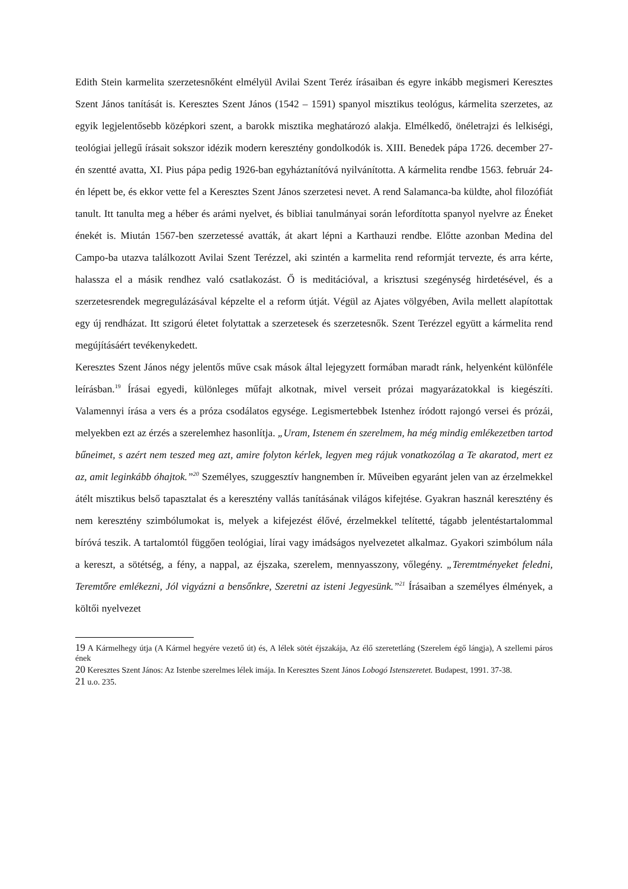Edith Stein karmelita szerzetesnőként elmélyül Avilai Szent Teréz írásaiban és egyre inkább megismeri Keresztes Szent János tanítását is. Keresztes Szent János (1542 – 1591) spanyol misztikus teológus, kármelita szerzetes, az egyik legjelentősebb középkori szent, a barokk misztika meghatározó alakja. Elmélkedő, önéletrajzi és lelkiségi, teológiai jellegű írásait sokszor idézik modern keresztény gondolkodók is. XIII. Benedek pápa 1726. december 27-én szentté avatta, XI. Pius pápa pedig 1926-ban egyháztanítóvá nyilvánította. A kármelita rendbe 1563. február 24-én lépett be, és ekkor vette fel a Keresztes Szent János szerzetesi nevet. A rend Salamanca-ba küldte, ahol filozófiát tanult. Itt tanulta meg a héber és arámi nyelvet, és bibliai tanulmányai során lefordította spanyol nyelvre az Éneket énekét is. Miután 1567-ben szerzetessé avatták, át akart lépni a Karthauzi rendbe. Előtte azonban Medina del Campo-ba utazva találkozott Avilai Szent Terézzel, aki szintén a karmelita rend reformját tervezte, és arra kérte, halassza el a másik rendhez való csatlakozást. Ő is meditációval, a krisztusi szegénység hirdetésével, és a szerzetesrendek megregulázásával képzelte el a reform útját. Végül az Ajates völgyében, Avila mellett alapítottak egy új rendházat. Itt szigorú életet folytattak a szerzetesek és szerzetesnők. Szent Terézzel együtt a kármelita rend megújításáért tevékenykedett.
Keresztes Szent János négy jelentős műve csak mások által lejegyzett formában maradt ránk, helyenként különféle leírásban.<sup>19</sup> Írásai egyedi, különleges műfajt alkotnak, mivel verseit prózai magyarázatokkal is kiegészíti. Valamennyi írása a vers és a próza csodálatos egysége. Legismertebbek Istenhez íródott rajongó versei és prózái, melyekben ezt az érzés a szerelemhez hasonlítja. „Uram, Istenem én szerelmem, ha még mindig emlékezetben tartod bűneimet, s azért nem teszed meg azt, amire folyton kérlek, legyen meg rájuk vonatkozólag a Te akaratod, mert ez az, amit leginkább óhajtok.”<sup>20</sup> Személyes, szuggesztív hangnemben ír. Műveiben egyaránt jelen van az érzelmekkel átélt misztikus belső tapasztalat és a keresztény vallás tanításának világos kifejtése. Gyakran használ keresztény és nem keresztény szimbólumokat is, melyek a kifejezést élővé, érzelmekkel telítetté, tágabb jelentéstartalommal bíróvá teszik. A tartalomtól függően teológiai, lírai vagy imádságos nyelvezetet alkalmaz. Gyakori szimbólum nála a kereszt, a sötétség, a fény, a nappal, az éjszaka, szerelem, mennyasszony, vőlegény. „Teremtményeket feledni, Teremtőre emlékezni, Jól vigyázni a bensőnkre, Szeretni az isteni Jegyesünk.”<sup>21</sup> Írásaiban a személyes élmények, a költői nyelvezet
19 A Kármelhegy útja (A Kármel hegyére vezető út) és, A lélek sötét éjszakája, Az élő szeretetláng (Szerelem égő lángja), A szellemi páros ének
20 Keresztes Szent János: Az Istenbe szerelmes lélek imája. In Keresztes Szent János Lobogó Istenszeretet. Budapest, 1991. 37-38.
21 u.o. 235.